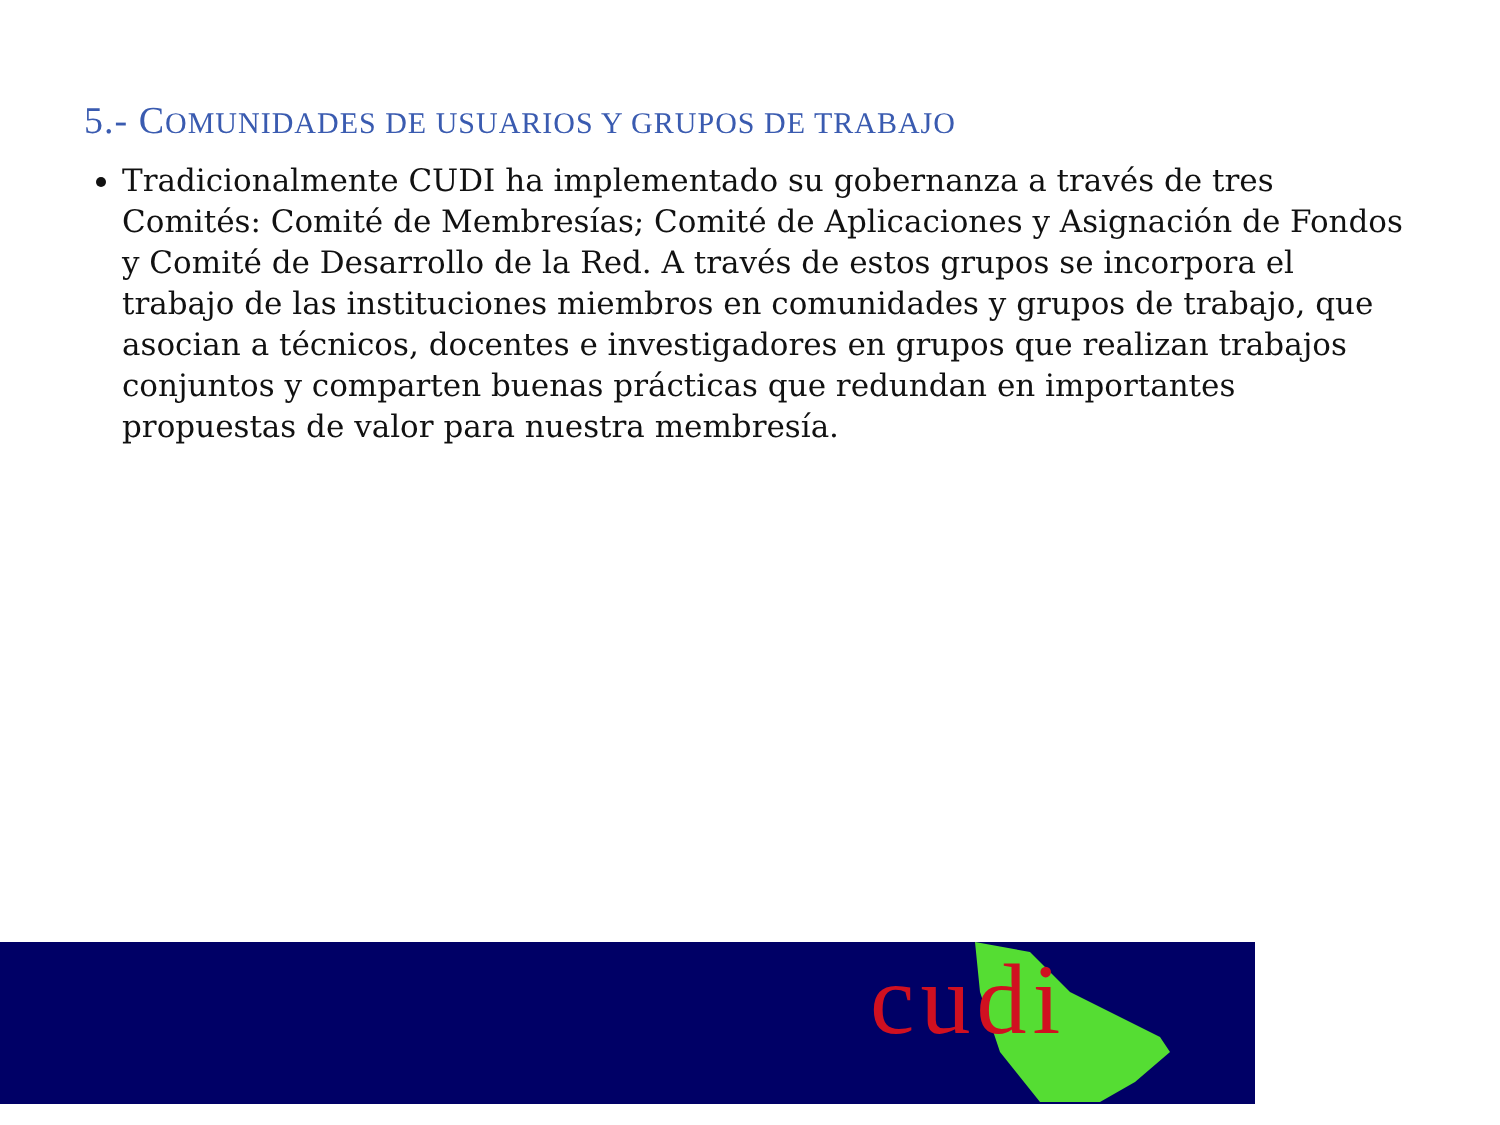5.- COMUNIDADES DE USUARIOS Y GRUPOS DE TRABAJO
Tradicionalmente CUDI ha implementado su gobernanza a través de tres Comités: Comité de Membresías; Comité de Aplicaciones y Asignación de Fondos y Comité de Desarrollo de la Red. A través de estos grupos se incorpora el trabajo de las instituciones miembros en comunidades y grupos de trabajo, que asocian a técnicos, docentes e investigadores en grupos que realizan trabajos conjuntos y comparten buenas prácticas que redundan en importantes propuestas de valor para nuestra membresía.
cudi